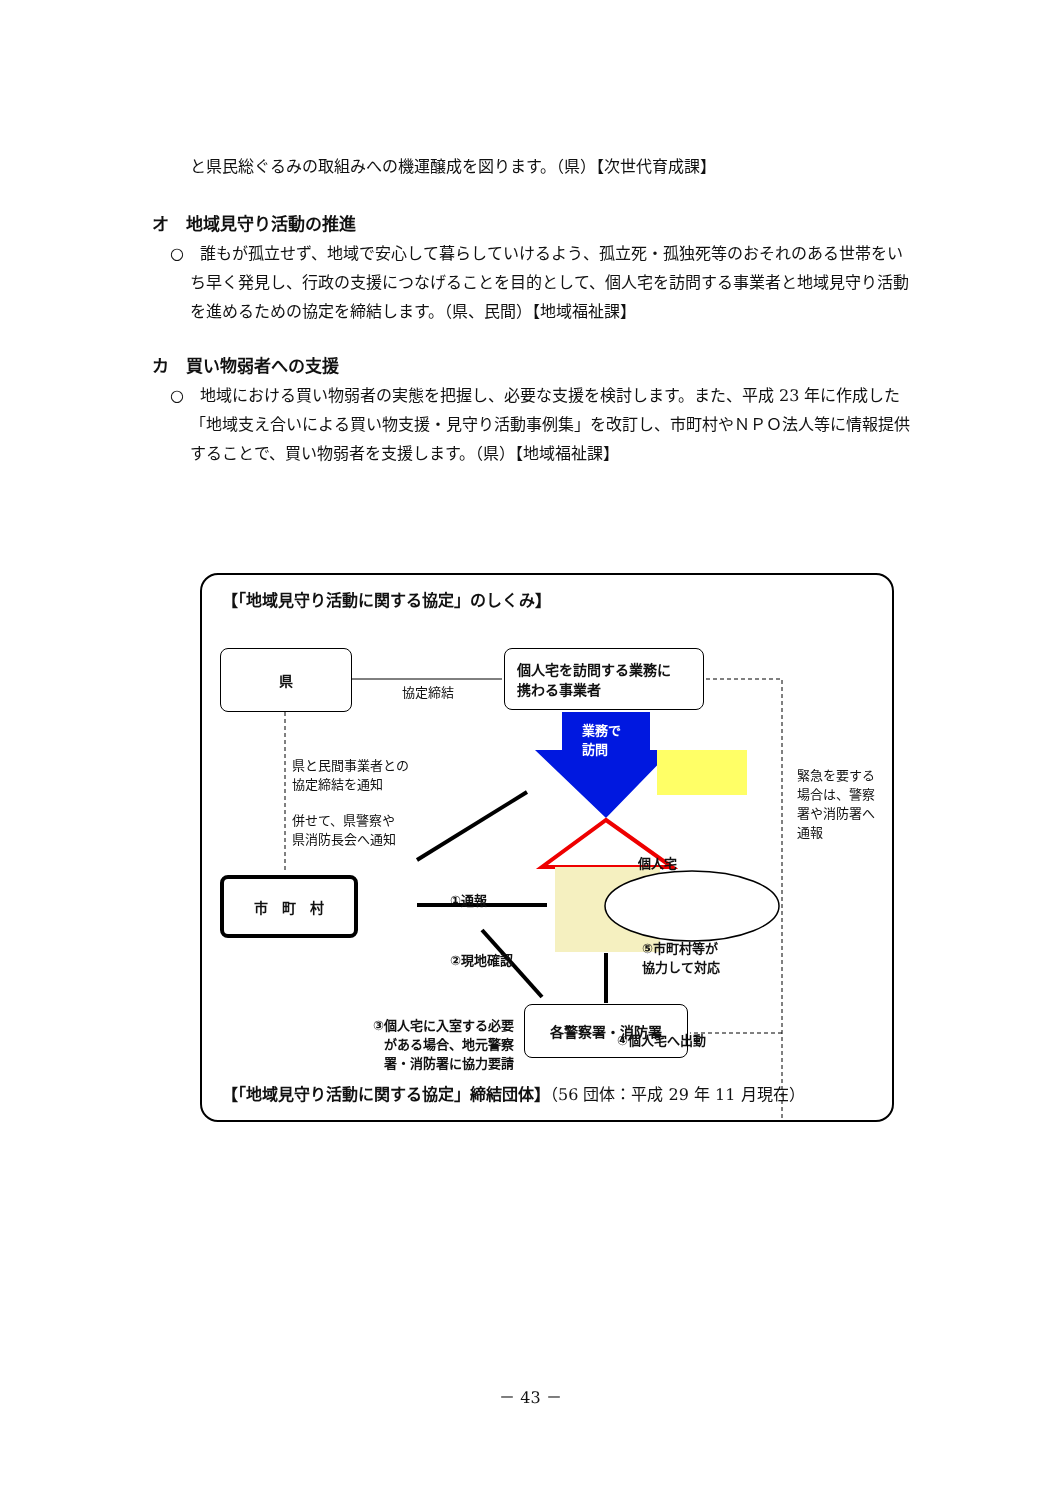と県民総ぐるみの取組みへの機運醸成を図ります。（県）【次世代育成課】
オ　地域見守り活動の推進
○　誰もが孤立せず、地域で安心して暮らしていけるよう、孤立死・孤独死等のおそれのある世帯をいち早く発見し、行政の支援につなげることを目的として、個人宅を訪問する事業者と地域見守り活動を進めるための協定を締結します。（県、民間）【地域福祉課】
カ　買い物弱者への支援
○　地域における買い物弱者の実態を把握し、必要な支援を検討します。また、平成 23 年に作成した「地域支え合いによる買い物支援・見守り活動事例集」を改訂し、市町村やＮＰＯ法人等に情報提供することで、買い物弱者を支援します。（県）【地域福祉課】
【「地域見守り活動に関する協定」のしくみ】
県
協定締結
個人宅を訪問する業務に
携わる事業者
業務で
訪問
県と民間事業者との
協定締結を通知
併せて、県警察や
県消防長会へ通知
緊急を要する
場合は、警察
署や消防署へ
通報
個人宅
①通報
市　町　村
②現地確認
⑤市町村等が
協力して対応
③個人宅に入室する必要
がある場合、地元警察
署・消防署に協力要請
④個人宅へ出動
各警察署・消防署
【「地域見守り活動に関する協定」締結団体】（56 団体：平成 29 年 11 月現在）
－ 43 －